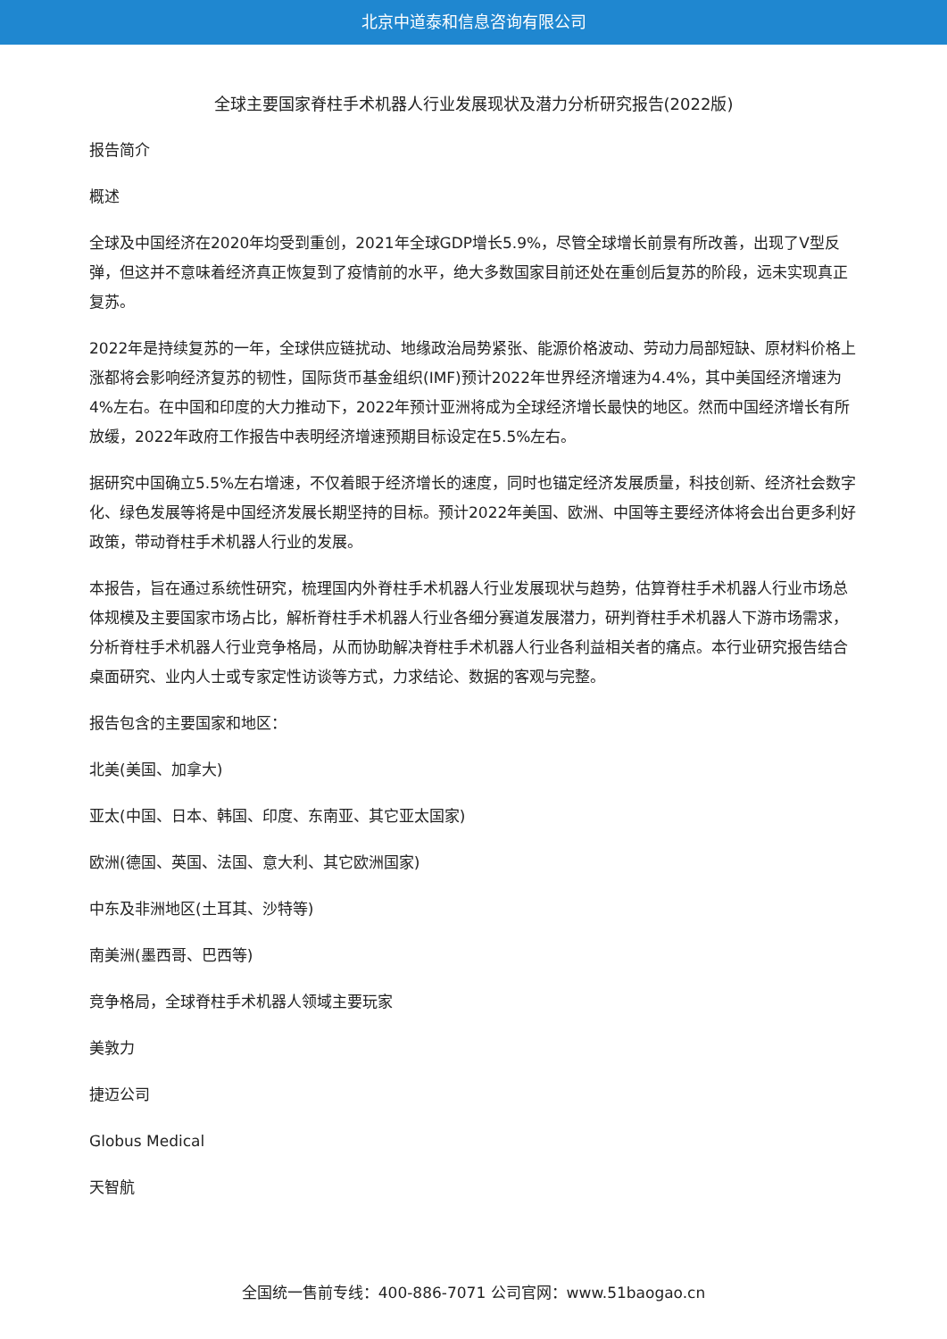北京中道泰和信息咨询有限公司
全球主要国家脊柱手术机器人行业发展现状及潜力分析研究报告(2022版)
报告简介
概述
全球及中国经济在2020年均受到重创，2021年全球GDP增长5.9%，尽管全球增长前景有所改善，出现了V型反弹，但这并不意味着经济真正恢复到了疫情前的水平，绝大多数国家目前还处在重创后复苏的阶段，远未实现真正复苏。
2022年是持续复苏的一年，全球供应链扰动、地缘政治局势紧张、能源价格波动、劳动力局部短缺、原材料价格上涨都将会影响经济复苏的韧性，国际货币基金组织(IMF)预计2022年世界经济增速为4.4%，其中美国经济增速为4%左右。在中国和印度的大力推动下，2022年预计亚洲将成为全球经济增长最快的地区。然而中国经济增长有所放缓，2022年政府工作报告中表明经济增速预期目标设定在5.5%左右。
据研究中国确立5.5%左右增速，不仅着眼于经济增长的速度，同时也锚定经济发展质量，科技创新、经济社会数字化、绿色发展等将是中国经济发展长期坚持的目标。预计2022年美国、欧洲、中国等主要经济体将会出台更多利好政策，带动脊柱手术机器人行业的发展。
本报告，旨在通过系统性研究，梳理国内外脊柱手术机器人行业发展现状与趋势，估算脊柱手术机器人行业市场总体规模及主要国家市场占比，解析脊柱手术机器人行业各细分赛道发展潜力，研判脊柱手术机器人下游市场需求，分析脊柱手术机器人行业竞争格局，从而协助解决脊柱手术机器人行业各利益相关者的痛点。本行业研究报告结合桌面研究、业内人士或专家定性访谈等方式，力求结论、数据的客观与完整。
报告包含的主要国家和地区：
北美(美国、加拿大)
亚太(中国、日本、韩国、印度、东南亚、其它亚太国家)
欧洲(德国、英国、法国、意大利、其它欧洲国家)
中东及非洲地区(土耳其、沙特等)
南美洲(墨西哥、巴西等)
竞争格局，全球脊柱手术机器人领域主要玩家
美敦力
捷迈公司
Globus Medical
天智航
全国统一售前专线：400-886-7071 公司官网：www.51baogao.cn